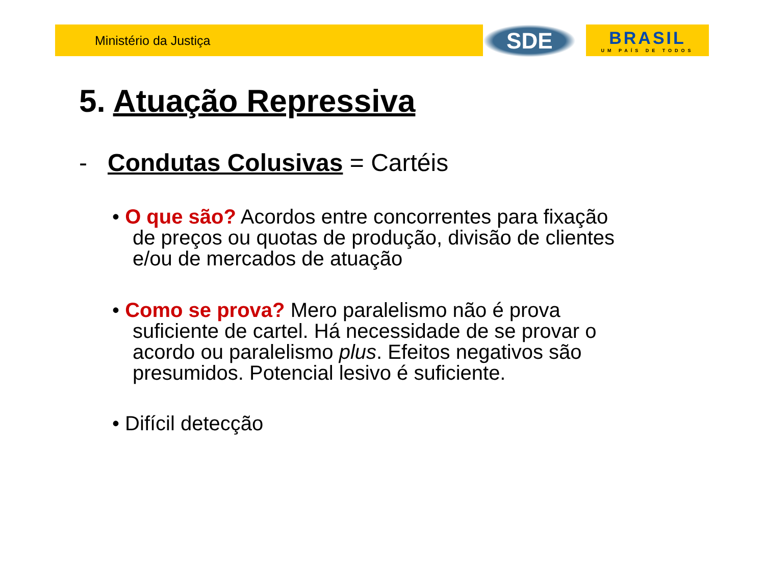Ministério da Justiça
SDE
BRASIL
UM PAÍS DE TODOS
5. Atuação Repressiva
- Condutas Colusivas = Cartéis
• O que são? Acordos entre concorrentes para fixação de preços ou quotas de produção, divisão de clientes e/ou de mercados de atuação
• Como se prova? Mero paralelismo não é prova suficiente de cartel. Há necessidade de se provar o acordo ou paralelismo plus. Efeitos negativos são presumidos. Potencial lesivo é suficiente.
• Difícil detecção